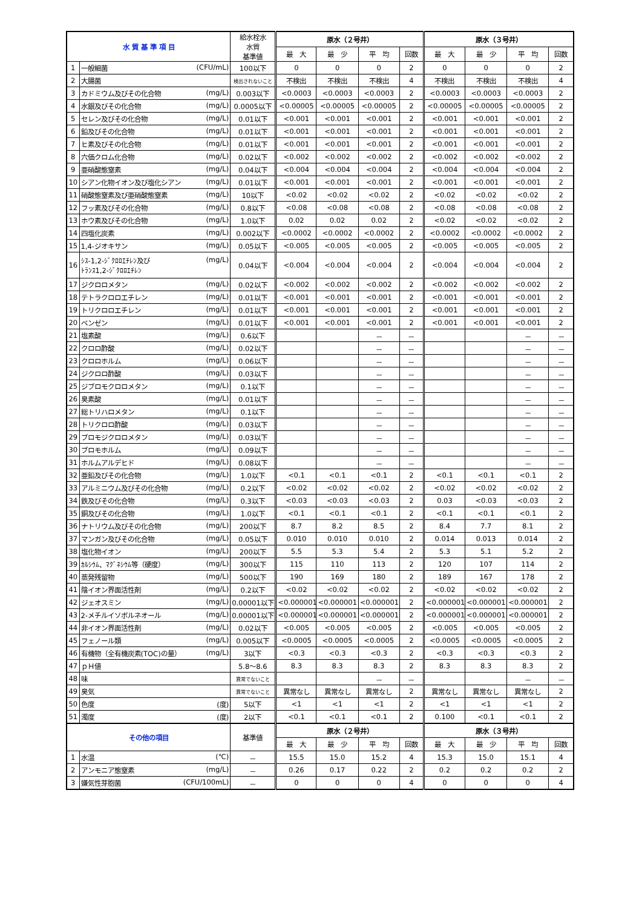| 水 質 基 準 項 目 | | 給水栓水 水質 基準値 | 原水（２号井） | | | | 原水（３号井） | | | |
| --- | --- | --- | --- | --- | --- | --- | --- | --- | --- | --- |
| | | | 最 大 | 最 少 | 平 均 | 回数 | 最 大 | 最 少 | 平 均 | 回数 |
| 1 | 一般細菌 (CFU/mL) | 100以下 | 0 | 0 | 0 | 2 | 0 | 0 | 0 | 2 |
| 2 | 大腸菌 | 検出されないこと | 不検出 | 不検出 | 不検出 | 4 | 不検出 | 不検出 | 不検出 | 4 |
| 3 | カドミウム及びその化合物 (mg/L) | 0.003以下 | <0.0003 | <0.0003 | <0.0003 | 2 | <0.0003 | <0.0003 | <0.0003 | 2 |
| 4 | 水銀及びその化合物 (mg/L) | 0.0005以下 | <0.00005 | <0.00005 | <0.00005 | 2 | <0.00005 | <0.00005 | <0.00005 | 2 |
| 5 | セレン及びその化合物 (mg/L) | 0.01以下 | <0.001 | <0.001 | <0.001 | 2 | <0.001 | <0.001 | <0.001 | 2 |
| 6 | 鉛及びその化合物 (mg/L) | 0.01以下 | <0.001 | <0.001 | <0.001 | 2 | <0.001 | <0.001 | <0.001 | 2 |
| 7 | ヒ素及びその化合物 (mg/L) | 0.01以下 | <0.001 | <0.001 | <0.001 | 2 | <0.001 | <0.001 | <0.001 | 2 |
| 8 | 六価クロム化合物 (mg/L) | 0.02以下 | <0.002 | <0.002 | <0.002 | 2 | <0.002 | <0.002 | <0.002 | 2 |
| 9 | 亜硝酸態窒素 (mg/L) | 0.04以下 | <0.004 | <0.004 | <0.004 | 2 | <0.004 | <0.004 | <0.004 | 2 |
| 10 | シアン化物イオン及び塩化シアン (mg/L) | 0.01以下 | <0.001 | <0.001 | <0.001 | 2 | <0.001 | <0.001 | <0.001 | 2 |
| 11 | 硝酸態窒素及び亜硝酸態窒素 (mg/L) | 10以下 | <0.02 | <0.02 | <0.02 | 2 | <0.02 | <0.02 | <0.02 | 2 |
| 12 | フッ素及びその化合物 (mg/L) | 0.8以下 | <0.08 | <0.08 | <0.08 | 2 | <0.08 | <0.08 | <0.08 | 2 |
| 13 | ホウ素及びその化合物 (mg/L) | 1.0以下 | 0.02 | 0.02 | 0.02 | 2 | <0.02 | <0.02 | <0.02 | 2 |
| 14 | 四塩化炭素 (mg/L) | 0.002以下 | <0.0002 | <0.0002 | <0.0002 | 2 | <0.0002 | <0.0002 | <0.0002 | 2 |
| 15 | 1,4-ジオキサン (mg/L) | 0.05以下 | <0.005 | <0.005 | <0.005 | 2 | <0.005 | <0.005 | <0.005 | 2 |
| 16 | (mg/L) ｼｽ-1,2-ｼﾞｸﾛﾛｴﾁﾚﾝ及び ﾄﾗﾝｽ1,2-ｼﾞｸﾛﾛｴﾁﾚﾝ | 0.04以下 | <0.004 | <0.004 | <0.004 | 2 | <0.004 | <0.004 | <0.004 | 2 |
| 17 | ジクロロメタン (mg/L) | 0.02以下 | <0.002 | <0.002 | <0.002 | 2 | <0.002 | <0.002 | <0.002 | 2 |
| 18 | テトラクロロエチレン (mg/L) | 0.01以下 | <0.001 | <0.001 | <0.001 | 2 | <0.001 | <0.001 | <0.001 | 2 |
| 19 | トリクロロエチレン (mg/L) | 0.01以下 | <0.001 | <0.001 | <0.001 | 2 | <0.001 | <0.001 | <0.001 | 2 |
| 20 | ベンゼン (mg/L) | 0.01以下 | <0.001 | <0.001 | <0.001 | 2 | <0.001 | <0.001 | <0.001 | 2 |
| 21 | 塩素酸 (mg/L) | 0.6以下 | | | － | － | | | － | － |
| 22 | クロロ酢酸 (mg/L) | 0.02以下 | | | － | － | | | － | － |
| 23 | クロロホルム (mg/L) | 0.06以下 | | | － | － | | | － | － |
| 24 | ジクロロ酢酸 (mg/L) | 0.03以下 | | | － | － | | | － | － |
| 25 | ジブロモクロロメタン (mg/L) | 0.1以下 | | | － | － | | | － | － |
| 26 | 臭素酸 (mg/L) | 0.01以下 | | | － | － | | | － | － |
| 27 | 総トリハロメタン (mg/L) | 0.1以下 | | | － | － | | | － | － |
| 28 | トリクロロ酢酸 (mg/L) | 0.03以下 | | | － | － | | | － | － |
| 29 | ブロモジクロロメタン (mg/L) | 0.03以下 | | | － | － | | | － | － |
| 30 | ブロモホルム (mg/L) | 0.09以下 | | | － | － | | | － | － |
| 31 | ホルムアルデヒド (mg/L) | 0.08以下 | | | － | － | | | － | － |
| 32 | 亜鉛及びその化合物 (mg/L) | 1.0以下 | <0.1 | <0.1 | <0.1 | 2 | <0.1 | <0.1 | <0.1 | 2 |
| 33 | アルミニウム及びその化合物 (mg/L) | 0.2以下 | <0.02 | <0.02 | <0.02 | 2 | <0.02 | <0.02 | <0.02 | 2 |
| 34 | 鉄及びその化合物 (mg/L) | 0.3以下 | <0.03 | <0.03 | <0.03 | 2 | 0.03 | <0.03 | <0.03 | 2 |
| 35 | 銅及びその化合物 (mg/L) | 1.0以下 | <0.1 | <0.1 | <0.1 | 2 | <0.1 | <0.1 | <0.1 | 2 |
| 36 | ナトリウム及びその化合物 (mg/L) | 200以下 | 8.7 | 8.2 | 8.5 | 2 | 8.4 | 7.7 | 8.1 | 2 |
| 37 | マンガン及びその化合物 (mg/L) | 0.05以下 | 0.010 | 0.010 | 0.010 | 2 | 0.014 | 0.013 | 0.014 | 2 |
| 38 | 塩化物イオン (mg/L) | 200以下 | 5.5 | 5.3 | 5.4 | 2 | 5.3 | 5.1 | 5.2 | 2 |
| 39 | ｶﾙｼｳﾑ、ﾏｸﾞﾈｼｳﾑ等（硬度） (mg/L) | 300以下 | 115 | 110 | 113 | 2 | 120 | 107 | 114 | 2 |
| 40 | 蒸発残留物 (mg/L) | 500以下 | 190 | 169 | 180 | 2 | 189 | 167 | 178 | 2 |
| 41 | 陰イオン界面活性剤 (mg/L) | 0.2以下 | <0.02 | <0.02 | <0.02 | 2 | <0.02 | <0.02 | <0.02 | 2 |
| 42 | ジェオスミン (mg/L) | 0.00001以下 | <0.000001 | <0.000001 | <0.000001 | 2 | <0.000001 | <0.000001 | <0.000001 | 2 |
| 43 | 2-メチルイソボルネオール (mg/L) | 0.00001以下 | <0.000001 | <0.000001 | <0.000001 | 2 | <0.000001 | <0.000001 | <0.000001 | 2 |
| 44 | 非イオン界面活性剤 (mg/L) | 0.02以下 | <0.005 | <0.005 | <0.005 | 2 | <0.005 | <0.005 | <0.005 | 2 |
| 45 | フェノール類 (mg/L) | 0.005以下 | <0.0005 | <0.0005 | <0.0005 | 2 | <0.0005 | <0.0005 | <0.0005 | 2 |
| 46 | 有機物（全有機炭素(TOC)の量） (mg/L) | 3以下 | <0.3 | <0.3 | <0.3 | 2 | <0.3 | <0.3 | <0.3 | 2 |
| 47 | ｐＨ値 | 5.8～8.6 | 8.3 | 8.3 | 8.3 | 2 | 8.3 | 8.3 | 8.3 | 2 |
| 48 | 味 | 異常でないこと | | | － | － | | | － | － |
| 49 | 臭気 | 異常でないこと | 異常なし | 異常なし | 異常なし | 2 | 異常なし | 異常なし | 異常なし | 2 |
| 50 | 色度 (度) | 5以下 | <1 | <1 | <1 | 2 | <1 | <1 | <1 | 2 |
| 51 | 濁度 (度) | 2以下 | <0.1 | <0.1 | <0.1 | 2 | 0.100 | <0.1 | <0.1 | 2 |
| その他の項目 | | 基準値 | 原水（２号井） | | | | 原水（３号井） | | | |
| | | | 最 大 | 最 少 | 平 均 | 回数 | 最 大 | 最 少 | 平 均 | 回数 |
| 1 | 水温 (℃) | － | 15.5 | 15.0 | 15.2 | 4 | 15.3 | 15.0 | 15.1 | 4 |
| 2 | アンモニア態窒素 (mg/L) | － | 0.26 | 0.17 | 0.22 | 2 | 0.2 | 0.2 | 0.2 | 2 |
| 3 | 嫌気性芽胞菌 (CFU/100mL) | － | 0 | 0 | 0 | 4 | 0 | 0 | 0 | 4 |